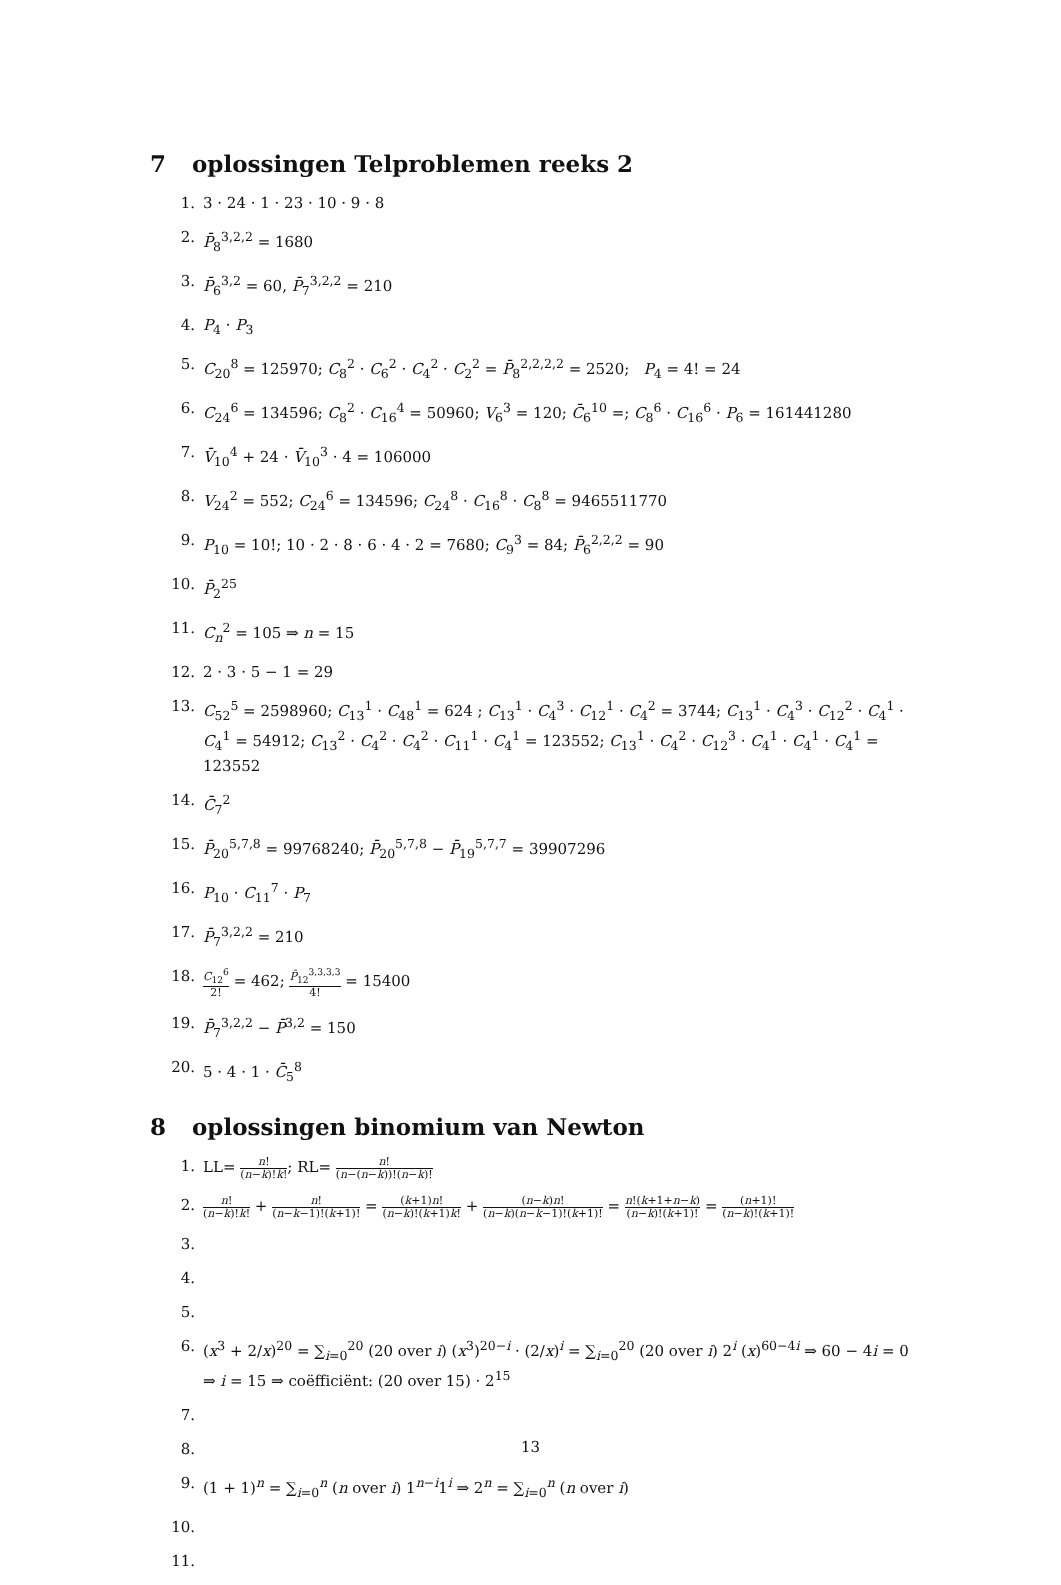7 oplossingen Telproblemen reeks 2
1. 3 · 24 · 1 · 23 · 10 · 9 · 8
2. P̄<sub>8</sub><sup>3,2,2</sup> = 1680
3. P̄<sub>6</sub><sup>3,2</sup> = 60, P̄<sub>7</sub><sup>3,2,2</sup> = 210
4. P<sub>4</sub> · P<sub>3</sub>
5. C<sub>20</sub><sup>8</sup> = 125970; C<sub>8</sub><sup>2</sup> · C<sub>6</sub><sup>2</sup> · C<sub>4</sub><sup>2</sup> · C<sub>2</sub><sup>2</sup> = P̄<sub>8</sub><sup>2,2,2,2</sup> = 2520; P<sub>4</sub> = 4! = 24
6. C<sub>24</sub><sup>6</sup> = 134596; C<sub>8</sub><sup>2</sup> · C<sub>16</sub><sup>4</sup> = 50960; V<sub>6</sub><sup>3</sup> = 120; C̄<sub>6</sub><sup>10</sup> =; C<sub>8</sub><sup>6</sup> · C<sub>16</sub><sup>6</sup> · P<sub>6</sub> = 161441280
7. V̄<sub>10</sub><sup>4</sup> + 24 · V̄<sub>10</sub><sup>3</sup> · 4 = 106000
8. V<sub>24</sub><sup>2</sup> = 552; C<sub>24</sub><sup>6</sup> = 134596; C<sub>24</sub><sup>8</sup> · C<sub>16</sub><sup>8</sup> · C<sub>8</sub><sup>8</sup> = 9465511770
9. P<sub>10</sub> = 10!; 10 · 2 · 8 · 6 · 4 · 2 = 7680; C<sub>9</sub><sup>3</sup> = 84; P̄<sub>6</sub><sup>2,2,2</sup> = 90
10. P̄<sub>2</sub><sup>25</sup>
11. C<sub>n</sub><sup>2</sup> = 105 ⇒ n = 15
12. 2 · 3 · 5 − 1 = 29
13. C<sub>52</sub><sup>5</sup> = 2598960; C<sub>13</sub><sup>1</sup> · C<sub>48</sub><sup>1</sup> = 624 ; C<sub>13</sub><sup>1</sup> · C<sub>4</sub><sup>3</sup> · C<sub>12</sub><sup>1</sup> · C<sub>4</sub><sup>2</sup> = 3744; C<sub>13</sub><sup>1</sup> · C<sub>4</sub><sup>3</sup> · C<sub>12</sub><sup>2</sup> · C<sub>4</sub><sup>1</sup> · C<sub>4</sub><sup>1</sup> = 54912; C<sub>13</sub><sup>2</sup> · C<sub>4</sub><sup>2</sup> · C<sub>4</sub><sup>2</sup> · C<sub>11</sub><sup>1</sup> · C<sub>4</sub><sup>1</sup> = 123552; C<sub>13</sub><sup>1</sup> · C<sub>4</sub><sup>2</sup> · C<sub>12</sub><sup>3</sup> · C<sub>4</sub><sup>1</sup> · C<sub>4</sub><sup>1</sup> · C<sub>4</sub><sup>1</sup> = 123552
14. C̄<sub>7</sub><sup>2</sup>
15. P̄<sub>20</sub><sup>5,7,8</sup> = 99768240; P̄<sub>20</sub><sup>5,7,8</sup> − P̄<sub>19</sub><sup>5,7,7</sup> = 39907296
16. P<sub>10</sub> · C<sub>11</sub><sup>7</sup> · P<sub>7</sub>
17. P̄<sub>7</sub><sup>3,2,2</sup> = 210
18. C<sub>12</sub><sup>6</sup> 2! = 462; P̄<sub>12</sub><sup>3,3,3,3</sup> 4! = 15400
19. P̄<sub>7</sub><sup>3,2,2</sup> − P̄<sup>3,2</sup> = 150
20. 5 · 4 · 1 · C̄<sub>5</sub><sup>8</sup>
8 oplossingen binomium van Newton
1. LL= n! (n−k)!k!; RL= n! (n−(n−k))!(n−k)!
2. n! (n−k)!k! + n! (n−k−1)!(k+1)! = (k+1)n! (n−k)!(k+1)k! + (n−k)n! (n−k)(n−k−1)!(k+1)! = n!(k+1+n−k) (n−k)!(k+1)! = (n+1)! (n−k)!(k+1)!
3.
4.
5.
6. (x<sup>3</sup> + 2/x)<sup>20</sup> = ∑<sub>i=0</sub><sup>20</sup> (20 over i) (x<sup>3</sup>)<sup>20−i</sup> · (2/x)<sup>i</sup> = ∑<sub>i=0</sub><sup>20</sup> (20 over i) 2<sup>i</sup> (x)<sup>60−4i</sup> ⇒ 60 − 4i = 0 ⇒ i = 15 ⇒ coëfficiënt: (20 over 15) · 2<sup>15</sup>
7.
8.
9. (1 + 1)<sup>n</sup> = ∑<sub>i=0</sub><sup>n</sup> (n over i) 1<sup>n−i</sup>1<sup>i</sup> ⇒ 2<sup>n</sup> = ∑<sub>i=0</sub><sup>n</sup> (n over i)
10.
11.
13